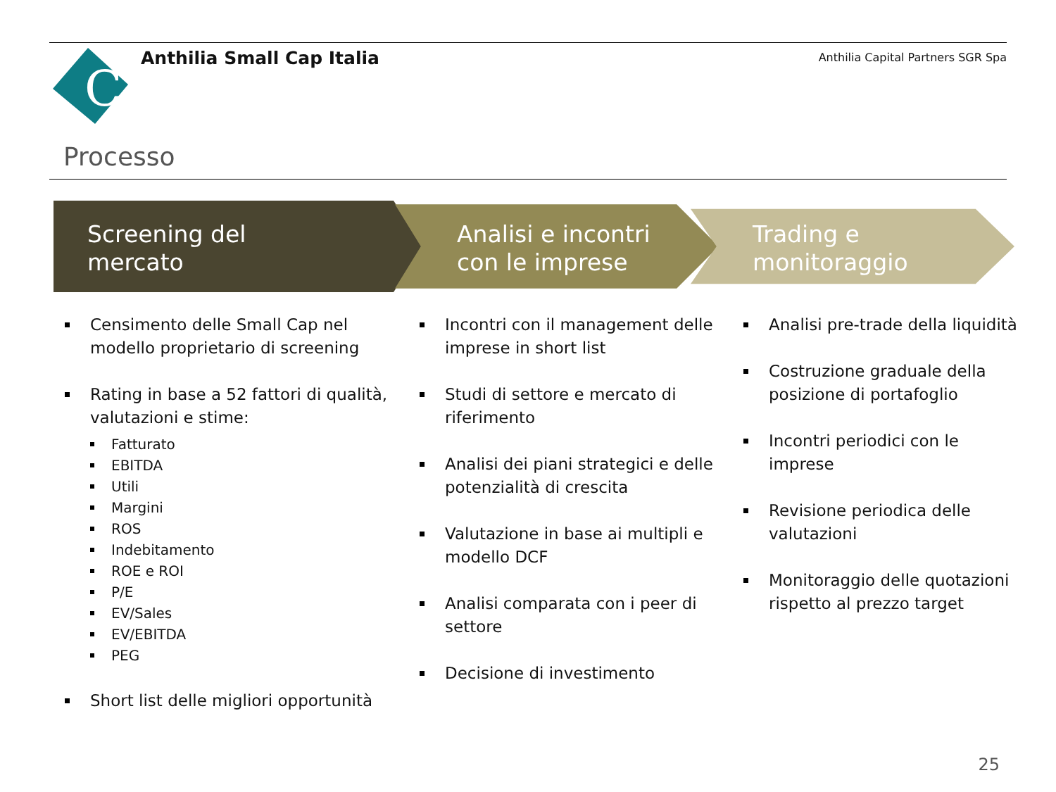C
Anthilia Small Cap Italia
Anthilia Capital Partners SGR Spa
Processo
Screening del
mercato
Analisi e incontri
con le imprese
Trading e
monitoraggio
Censimento delle Small Cap nel modello proprietario di screening
Rating in base a 52 fattori di qualità, valutazioni e stime:
Fatturato
EBITDA
Utili
Margini
ROS
Indebitamento
ROE e ROI
P/E
EV/Sales
EV/EBITDA
PEG
Short list delle migliori opportunità
Incontri con il management delle imprese in short list
Studi di settore e mercato di riferimento
Analisi dei piani strategici e delle potenzialità di crescita
Valutazione in base ai multipli e modello DCF
Analisi comparata con i peer di settore
Decisione di investimento
Analisi pre-trade della liquidità
Costruzione graduale della posizione di portafoglio
Incontri periodici con le imprese
Revisione periodica delle valutazioni
Monitoraggio delle quotazioni rispetto al prezzo target
25